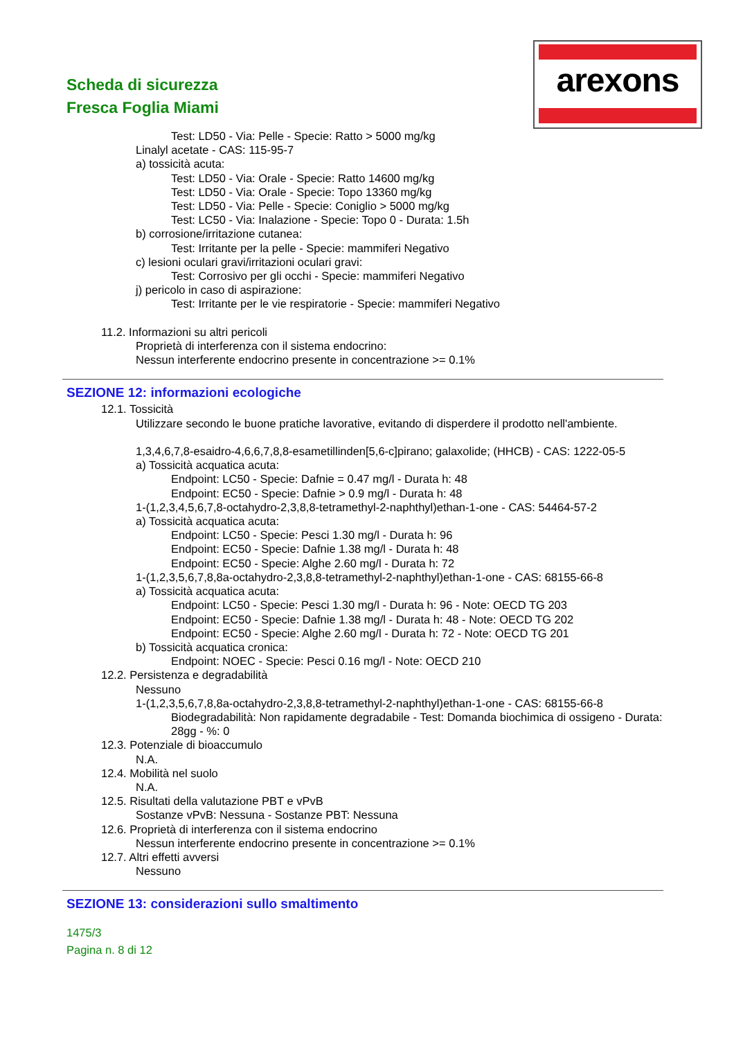Scheda di sicurezza
Fresca Foglia Miami
arexons
Test: LD50 - Via: Pelle - Specie: Ratto > 5000 mg/kg
Linalyl acetate - CAS: 115-95-7
a) tossicità acuta:
Test: LD50 - Via: Orale - Specie: Ratto 14600 mg/kg
Test: LD50 - Via: Orale - Specie: Topo 13360 mg/kg
Test: LD50 - Via: Pelle - Specie: Coniglio > 5000 mg/kg
Test: LC50 - Via: Inalazione - Specie: Topo 0 - Durata: 1.5h
b) corrosione/irritazione cutanea:
Test: Irritante per la pelle - Specie: mammiferi Negativo
c) lesioni oculari gravi/irritazioni oculari gravi:
Test: Corrosivo per gli occhi - Specie: mammiferi Negativo
j) pericolo in caso di aspirazione:
Test: Irritante per le vie respiratorie - Specie: mammiferi Negativo
11.2. Informazioni su altri pericoli
Proprietà di interferenza con il sistema endocrino:
Nessun interferente endocrino presente in concentrazione >= 0.1%
SEZIONE 12: informazioni ecologiche
12.1. Tossicità
Utilizzare secondo le buone pratiche lavorative, evitando di disperdere il prodotto nell'ambiente.
1,3,4,6,7,8-esaidro-4,6,6,7,8,8-esametillinden[5,6-c]pirano; galaxolide; (HHCB) - CAS: 1222-05-5
a) Tossicità acquatica acuta:
Endpoint: LC50 - Specie: Dafnie = 0.47 mg/l - Durata h: 48
Endpoint: EC50 - Specie: Dafnie > 0.9 mg/l - Durata h: 48
1-(1,2,3,4,5,6,7,8-octahydro-2,3,8,8-tetramethyl-2-naphthyl)ethan-1-one - CAS: 54464-57-2
a) Tossicità acquatica acuta:
Endpoint: LC50 - Specie: Pesci 1.30 mg/l - Durata h: 96
Endpoint: EC50 - Specie: Dafnie 1.38 mg/l - Durata h: 48
Endpoint: EC50 - Specie: Alghe 2.60 mg/l - Durata h: 72
1-(1,2,3,5,6,7,8,8a-octahydro-2,3,8,8-tetramethyl-2-naphthyl)ethan-1-one - CAS: 68155-66-8
a) Tossicità acquatica acuta:
Endpoint: LC50 - Specie: Pesci 1.30 mg/l - Durata h: 96 - Note: OECD TG 203
Endpoint: EC50 - Specie: Dafnie 1.38 mg/l - Durata h: 48 - Note: OECD TG 202
Endpoint: EC50 - Specie: Alghe 2.60 mg/l - Durata h: 72 - Note: OECD TG 201
b) Tossicità acquatica cronica:
Endpoint: NOEC - Specie: Pesci 0.16 mg/l - Note: OECD 210
12.2. Persistenza e degradabilità
Nessuno
1-(1,2,3,5,6,7,8,8a-octahydro-2,3,8,8-tetramethyl-2-naphthyl)ethan-1-one - CAS: 68155-66-8
Biodegradabilità: Non rapidamente degradabile - Test: Domanda biochimica di ossigeno - Durata: 28gg - %: 0
12.3. Potenziale di bioaccumulo
N.A.
12.4. Mobilità nel suolo
N.A.
12.5. Risultati della valutazione PBT e vPvB
Sostanze vPvB: Nessuna - Sostanze PBT: Nessuna
12.6. Proprietà di interferenza con il sistema endocrino
Nessun interferente endocrino presente in concentrazione >= 0.1%
12.7. Altri effetti avversi
Nessuno
SEZIONE 13: considerazioni sullo smaltimento
1475/3
Pagina n. 8 di 12